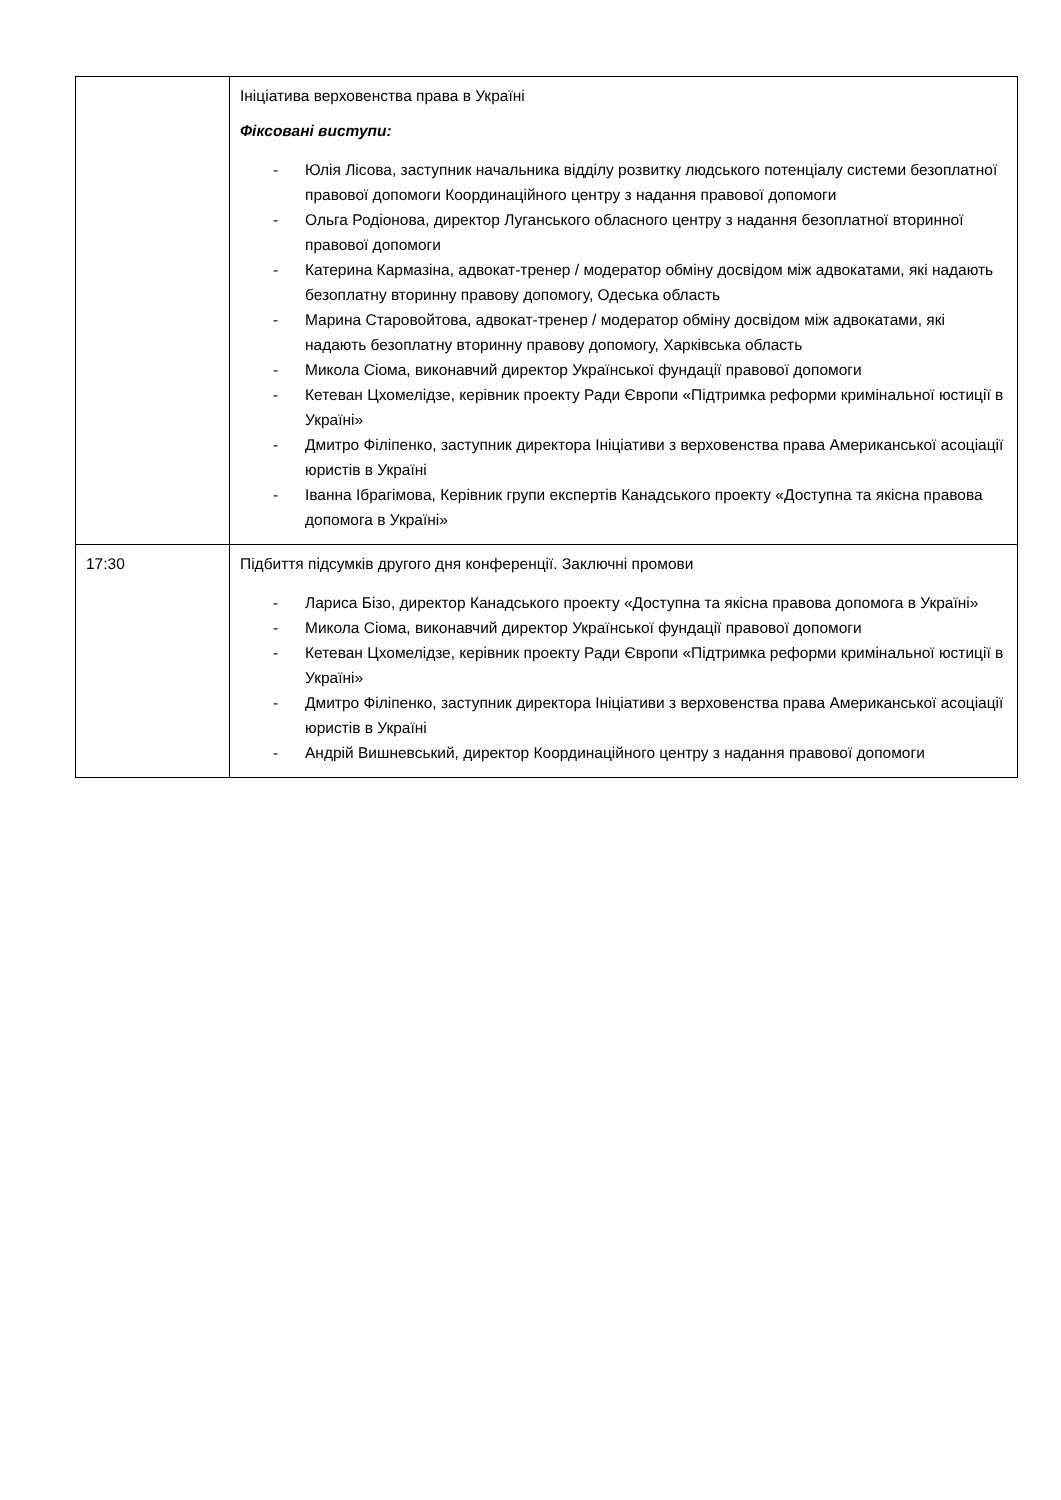| | Ініціатива верховенства права в Україні Фіксовані виступи: - Юлія Лісова, заступник начальника відділу розвитку людського потенціалу системи безоплатної правової допомоги Координаційного центру з надання правової допомоги - Ольга Родіонова, директор Луганського обласного центру з надання безоплатної вторинної правової допомоги - Катерина Кармазіна, адвокат-тренер / модератор обміну досвідом між адвокатами, які надають безоплатну вторинну правову допомогу, Одеська область - Марина Старовойтова, адвокат-тренер / модератор обміну досвідом між адвокатами, які надають безоплатну вторинну правову допомогу, Харківська область - Микола Сіома, виконавчий директор Української фундації правової допомоги - Кетеван Цхомелідзе, керівник проекту Ради Європи «Підтримка реформи кримінальної юстиції в Україні» - Дмитро Філіпенко, заступник директора Ініціативи з верховенства права Американської асоціації юристів в Україні - Іванна Ібрагімова, Керівник групи експертів Канадського проекту «Доступна та якісна правова допомога в Україні» |
| 17:30 | Підбиття підсумків другого дня конференції. Заключні промови - Лариса Бізо, директор Канадського проекту «Доступна та якісна правова допомога в Україні» - Микола Сіома, виконавчий директор Української фундації правової допомоги - Кетеван Цхомелідзе, керівник проекту Ради Європи «Підтримка реформи кримінальної юстиції в Україні» - Дмитро Філіпенко, заступник директора Ініціативи з верховенства права Американської асоціації юристів в Україні - Андрій Вишневський, директор Координаційного центру з надання правової допомоги |